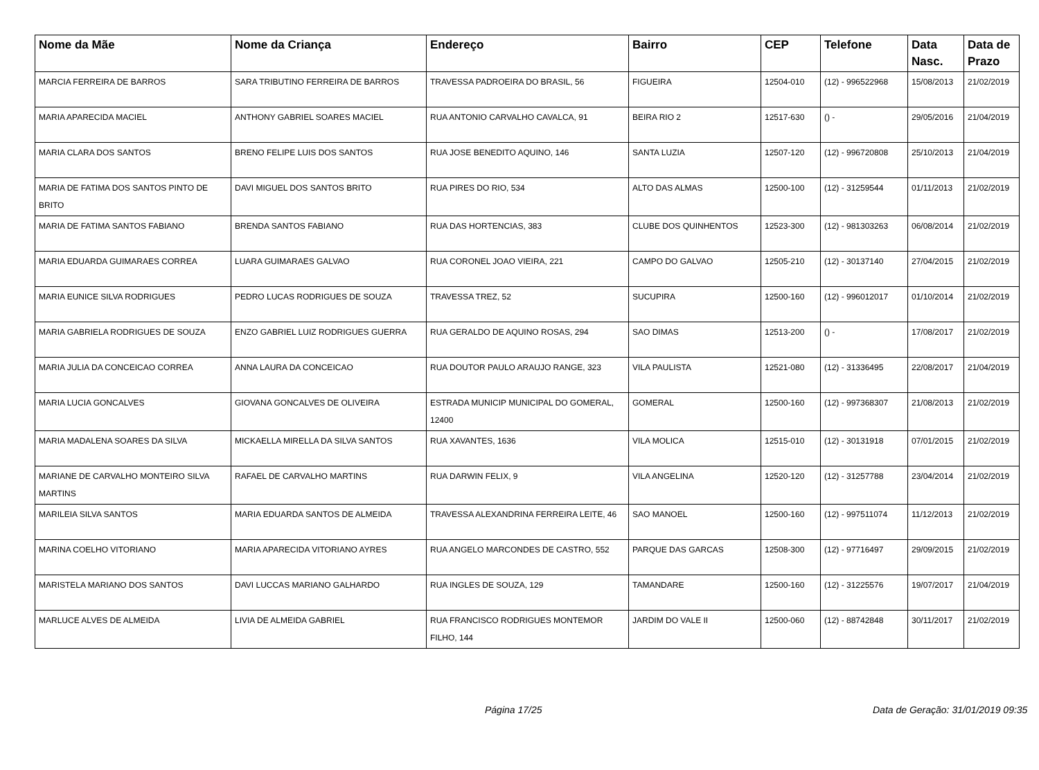| Nome da Mãe | Nome da Criança | Endereço | Bairro | CEP | Telefone | Data Nasc. | Data de Prazo |
| --- | --- | --- | --- | --- | --- | --- | --- |
| MARCIA FERREIRA DE BARROS | SARA TRIBUTINO FERREIRA DE BARROS | TRAVESSA PADROEIRA DO BRASIL, 56 | FIGUEIRA | 12504-010 | (12) - 996522968 | 15/08/2013 | 21/02/2019 |
| MARIA APARECIDA MACIEL | ANTHONY GABRIEL SOARES MACIEL | RUA ANTONIO CARVALHO CAVALCA, 91 | BEIRA RIO 2 | 12517-630 | () - | 29/05/2016 | 21/04/2019 |
| MARIA CLARA DOS SANTOS | BRENO FELIPE LUIS DOS SANTOS | RUA JOSE BENEDITO AQUINO, 146 | SANTA LUZIA | 12507-120 | (12) - 996720808 | 25/10/2013 | 21/04/2019 |
| MARIA DE FATIMA DOS SANTOS PINTO DE BRITO | DAVI MIGUEL DOS SANTOS BRITO | RUA PIRES DO RIO, 534 | ALTO DAS ALMAS | 12500-100 | (12) - 31259544 | 01/11/2013 | 21/02/2019 |
| MARIA DE FATIMA SANTOS FABIANO | BRENDA SANTOS FABIANO | RUA DAS HORTENCIAS, 383 | CLUBE DOS QUINHENTOS | 12523-300 | (12) - 981303263 | 06/08/2014 | 21/02/2019 |
| MARIA EDUARDA GUIMARAES CORREA | LUARA GUIMARAES GALVAO | RUA CORONEL JOAO VIEIRA, 221 | CAMPO DO GALVAO | 12505-210 | (12) - 30137140 | 27/04/2015 | 21/02/2019 |
| MARIA EUNICE SILVA RODRIGUES | PEDRO LUCAS RODRIGUES DE SOUZA | TRAVESSA TREZ, 52 | SUCUPIRA | 12500-160 | (12) - 996012017 | 01/10/2014 | 21/02/2019 |
| MARIA GABRIELA RODRIGUES DE SOUZA | ENZO GABRIEL LUIZ RODRIGUES GUERRA | RUA GERALDO DE AQUINO ROSAS, 294 | SAO DIMAS | 12513-200 | () - | 17/08/2017 | 21/02/2019 |
| MARIA JULIA DA CONCEICAO CORREA | ANNA LAURA DA CONCEICAO | RUA DOUTOR PAULO ARAUJO RANGE, 323 | VILA PAULISTA | 12521-080 | (12) - 31336495 | 22/08/2017 | 21/04/2019 |
| MARIA LUCIA GONCALVES | GIOVANA GONCALVES DE OLIVEIRA | ESTRADA MUNICIP MUNICIPAL DO GOMERAL, 12400 | GOMERAL | 12500-160 | (12) - 997368307 | 21/08/2013 | 21/02/2019 |
| MARIA MADALENA SOARES DA SILVA | MICKAELLA MIRELLA DA SILVA SANTOS | RUA XAVANTES, 1636 | VILA MOLICA | 12515-010 | (12) - 30131918 | 07/01/2015 | 21/02/2019 |
| MARIANE DE CARVALHO MONTEIRO SILVA MARTINS | RAFAEL DE CARVALHO MARTINS | RUA DARWIN FELIX, 9 | VILA ANGELINA | 12520-120 | (12) - 31257788 | 23/04/2014 | 21/02/2019 |
| MARILEIA SILVA SANTOS | MARIA EDUARDA SANTOS DE ALMEIDA | TRAVESSA ALEXANDRINA FERREIRA LEITE, 46 | SAO MANOEL | 12500-160 | (12) - 997511074 | 11/12/2013 | 21/02/2019 |
| MARINA COELHO VITORIANO | MARIA APARECIDA VITORIANO AYRES | RUA ANGELO MARCONDES DE CASTRO, 552 | PARQUE DAS GARCAS | 12508-300 | (12) - 97716497 | 29/09/2015 | 21/02/2019 |
| MARISTELA MARIANO DOS SANTOS | DAVI LUCCAS MARIANO GALHARDO | RUA INGLES DE SOUZA, 129 | TAMANDARE | 12500-160 | (12) - 31225576 | 19/07/2017 | 21/04/2019 |
| MARLUCE ALVES DE ALMEIDA | LIVIA DE ALMEIDA GABRIEL | RUA FRANCISCO RODRIGUES MONTEMOR FILHO, 144 | JARDIM DO VALE II | 12500-060 | (12) - 88742848 | 30/11/2017 | 21/02/2019 |
Página 17/25 Data de Geração: 31/01/2019 09:35